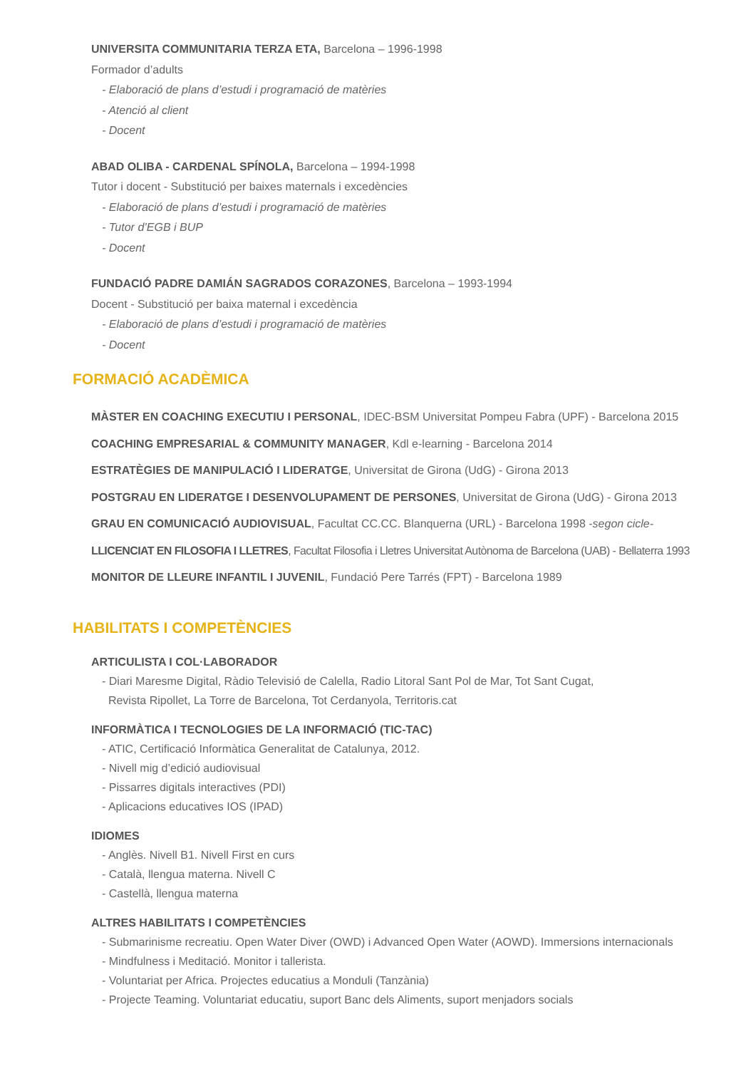UNIVERSITA COMMUNITARIA TERZA ETA, Barcelona – 1996-1998
Formador d’adults
- Elaboració de plans d’estudi i programació de matèries
- Atenció al client
- Docent
ABAD OLIBA - CARDENAL SPÍNOLA, Barcelona – 1994-1998
Tutor i docent - Substitució per baixes maternals i excedències
- Elaboració de plans d’estudi i programació de matèries
- Tutor d’EGB i BUP
- Docent
FUNDACIÓ PADRE DAMIÁN SAGRADOS CORAZONES, Barcelona – 1993-1994
Docent - Substitució per baixa maternal i excedència
- Elaboració de plans d’estudi i programació de matèries
- Docent
FORMACIÓ ACADÈMICA
MÀSTER EN COACHING EXECUTIU I PERSONAL, IDEC-BSM Universitat Pompeu Fabra (UPF) - Barcelona 2015
COACHING EMPRESARIAL & COMMUNITY MANAGER, Kdl e-learning - Barcelona 2014
ESTRATÈGIES DE MANIPULACIÓ I LIDERATGE, Universitat de Girona (UdG) - Girona 2013
POSTGRAU EN LIDERATGE I DESENVOLUPAMENT DE PERSONES, Universitat de Girona (UdG) - Girona 2013
GRAU EN COMUNICACIÓ AUDIOVISUAL, Facultat CC.CC. Blanquerna (URL) - Barcelona 1998 -segon cicle-
LLICENCIAT EN FILOSOFIA I LLETRES, Facultat Filosofia i Lletres Universitat Autònoma de Barcelona (UAB) - Bellaterra 1993
MONITOR DE LLEURE INFANTIL I JUVENIL, Fundació Pere Tarrés (FPT) - Barcelona 1989
HABILITATS I COMPETÈNCIES
ARTICULISTA I COL·LABORADOR
- Diari Maresme Digital, Ràdio Televisió de Calella, Radio Litoral Sant Pol de Mar, Tot Sant Cugat,
Revista Ripollet, La Torre de Barcelona, Tot Cerdanyola, Territoris.cat
INFORMÀTICA I TECNOLOGIES DE LA INFORMACIÓ (TIC-TAC)
- ATIC, Certificació Informàtica Generalitat de Catalunya, 2012.
- Nivell mig d’edició audiovisual
- Pissarres digitals interactives (PDI)
- Aplicacions educatives IOS (IPAD)
IDIOMES
- Anglès. Nivell B1. Nivell First en curs
- Català, llengua materna. Nivell C
- Castellà, llengua materna
ALTRES HABILITATS I COMPETÈNCIES
- Submarinisme recreatiu. Open Water Diver (OWD) i Advanced Open Water (AOWD). Immersions internacionals
- Mindfulness i Meditació. Monitor i tallerista.
- Voluntariat per Africa. Projectes educatius a Monduli (Tanzània)
- Projecte Teaming. Voluntariat educatiu, suport Banc dels Aliments, suport menjadors socials